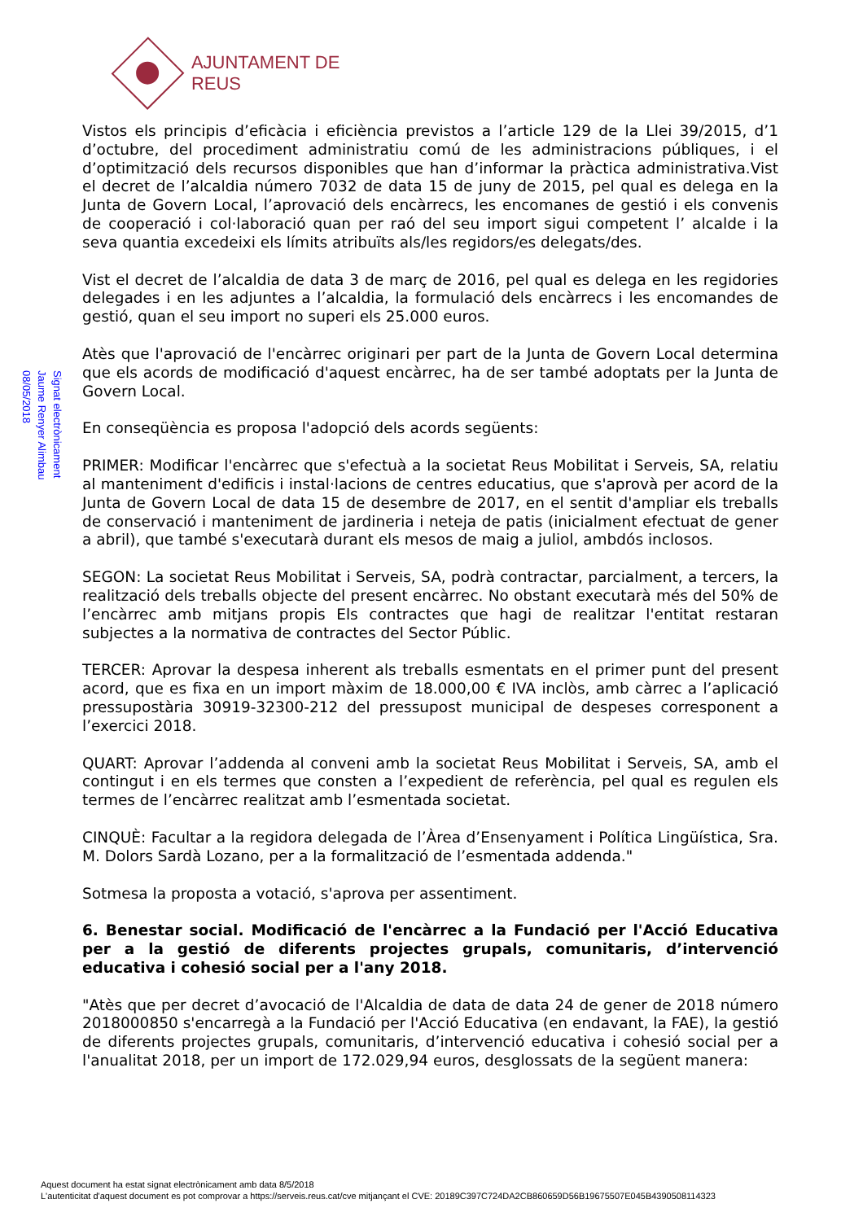AJUNTAMENT DE REUS
Signat electrònicament
Jaume Renyer Alimbau
08/05/2018
Vistos els principis d’eficàcia i eficiència previstos a l’article 129 de la Llei 39/2015, d’1 d’octubre, del procediment administratiu comú de les administracions públiques, i el d’optimització dels recursos disponibles que han d’informar la pràctica administrativa.Vist el decret de l’alcaldia número 7032 de data 15 de juny de 2015, pel qual es delega en la Junta de Govern Local, l’aprovació dels encàrrecs, les encomanes de gestió i els convenis de cooperació i col·laboració quan per raó del seu import sigui competent l’ alcalde i la seva quantia excedeixi els límits atribuïts als/les regidors/es delegats/des.
Vist el decret de l’alcaldia de data 3 de març de 2016, pel qual es delega en les regidories delegades i en les adjuntes a l’alcaldia, la formulació dels encàrrecs i les encomandes de gestió, quan el seu import no superi els 25.000 euros.
Atès que l'aprovació de l'encàrrec originari per part de la Junta de Govern Local determina que els acords de modificació d'aquest encàrrec, ha de ser també adoptats per la Junta de Govern Local.
En conseqüència es proposa l'adopció dels acords següents:
PRIMER: Modificar l'encàrrec que s'efectuà a la societat Reus Mobilitat i Serveis, SA, relatiu al manteniment d'edificis i instal·lacions de centres educatius, que s'aprovà per acord de la Junta de Govern Local de data 15 de desembre de 2017, en el sentit d'ampliar els treballs de conservació i manteniment de jardineria i neteja de patis (inicialment efectuat de gener a abril), que també s'executarà durant els mesos de maig a juliol, ambdós inclosos.
SEGON: La societat Reus Mobilitat i Serveis, SA, podrà contractar, parcialment, a tercers, la realització dels treballs objecte del present encàrrec. No obstant executarà més del 50% de l’encàrrec amb mitjans propis Els contractes que hagi de realitzar l'entitat restaran subjectes a la normativa de contractes del Sector Públic.
TERCER: Aprovar la despesa inherent als treballs esmentats en el primer punt del present acord, que es fixa en un import màxim de 18.000,00 € IVA inclòs, amb càrrec a l’aplicació pressupostària 30919-32300-212 del pressupost municipal de despeses corresponent a l’exercici 2018.
QUART: Aprovar l’addenda al conveni amb la societat Reus Mobilitat i Serveis, SA, amb el contingut i en els termes que consten a l’expedient de referència, pel qual es regulen els termes de l’encàrrec realitzat amb l’esmentada societat.
CINQUÈ: Facultar a la regidora delegada de l’Àrea d’Ensenyament i Política Lingüística, Sra. M. Dolors Sardà Lozano, per a la formalització de l’esmentada addenda."
Sotmesa la proposta a votació, s'aprova per assentiment.
6. Benestar social. Modificació de l'encàrrec a la Fundació per l'Acció Educativa per a la gestió de diferents projectes grupals, comunitaris, d’intervenció educativa i cohesió social per a l'any 2018.
"Atès que per decret d’avocació de l'Alcaldia de data de data 24 de gener de 2018 número 2018000850 s'encarregà a la Fundació per l'Acció Educativa (en endavant, la FAE), la gestió de diferents projectes grupals, comunitaris, d’intervenció educativa i cohesió social per a l'anualitat 2018, per un import de 172.029,94 euros, desglossats de la següent manera:
Aquest document ha estat signat electrònicament amb data 8/5/2018
L'autenticitat d'aquest document es pot comprovar a https://serveis.reus.cat/cve mitjançant el CVE: 20189C397C724DA2CB860659D56B19675507E045B4390508114323